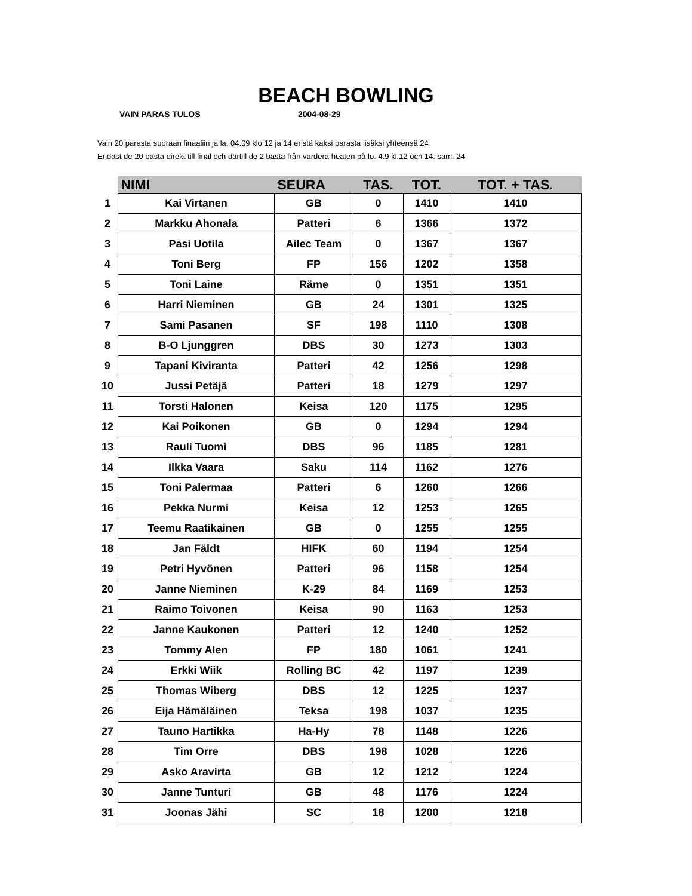BEACH BOWLING
VAIN PARAS TULOS 2004-08-29
Vain 20 parasta suoraan finaaliin ja la. 04.09 klo 12 ja 14 eristä kaksi parasta lisäksi yhteensä 24
Endast de 20 bästa direkt till final och därtill de 2 bästa från vardera heaten på lö. 4.9 kl.12 och 14. sam. 24
| | NIMI | SEURA | TAS. | TOT. | TOT. + TAS. |
| --- | --- | --- | --- | --- | --- |
| 1 | Kai Virtanen | GB | 0 | 1410 | 1410 |
| 2 | Markku Ahonala | Patteri | 6 | 1366 | 1372 |
| 3 | Pasi Uotila | Ailec Team | 0 | 1367 | 1367 |
| 4 | Toni Berg | FP | 156 | 1202 | 1358 |
| 5 | Toni Laine | Räme | 0 | 1351 | 1351 |
| 6 | Harri Nieminen | GB | 24 | 1301 | 1325 |
| 7 | Sami Pasanen | SF | 198 | 1110 | 1308 |
| 8 | B-O Ljunggren | DBS | 30 | 1273 | 1303 |
| 9 | Tapani Kiviranta | Patteri | 42 | 1256 | 1298 |
| 10 | Jussi Petäjä | Patteri | 18 | 1279 | 1297 |
| 11 | Torsti Halonen | Keisa | 120 | 1175 | 1295 |
| 12 | Kai Poikonen | GB | 0 | 1294 | 1294 |
| 13 | Rauli Tuomi | DBS | 96 | 1185 | 1281 |
| 14 | Ilkka Vaara | Saku | 114 | 1162 | 1276 |
| 15 | Toni Palermaa | Patteri | 6 | 1260 | 1266 |
| 16 | Pekka Nurmi | Keisa | 12 | 1253 | 1265 |
| 17 | Teemu Raatikainen | GB | 0 | 1255 | 1255 |
| 18 | Jan Fäldt | HIFK | 60 | 1194 | 1254 |
| 19 | Petri Hyvönen | Patteri | 96 | 1158 | 1254 |
| 20 | Janne Nieminen | K-29 | 84 | 1169 | 1253 |
| 21 | Raimo Toivonen | Keisa | 90 | 1163 | 1253 |
| 22 | Janne Kaukonen | Patteri | 12 | 1240 | 1252 |
| 23 | Tommy Alen | FP | 180 | 1061 | 1241 |
| 24 | Erkki Wiik | Rolling BC | 42 | 1197 | 1239 |
| 25 | Thomas Wiberg | DBS | 12 | 1225 | 1237 |
| 26 | Eija Hämäläinen | Teksa | 198 | 1037 | 1235 |
| 27 | Tauno Hartikka | Ha-Hy | 78 | 1148 | 1226 |
| 28 | Tim Orre | DBS | 198 | 1028 | 1226 |
| 29 | Asko Aravirta | GB | 12 | 1212 | 1224 |
| 30 | Janne Tunturi | GB | 48 | 1176 | 1224 |
| 31 | Joonas Jähi | SC | 18 | 1200 | 1218 |